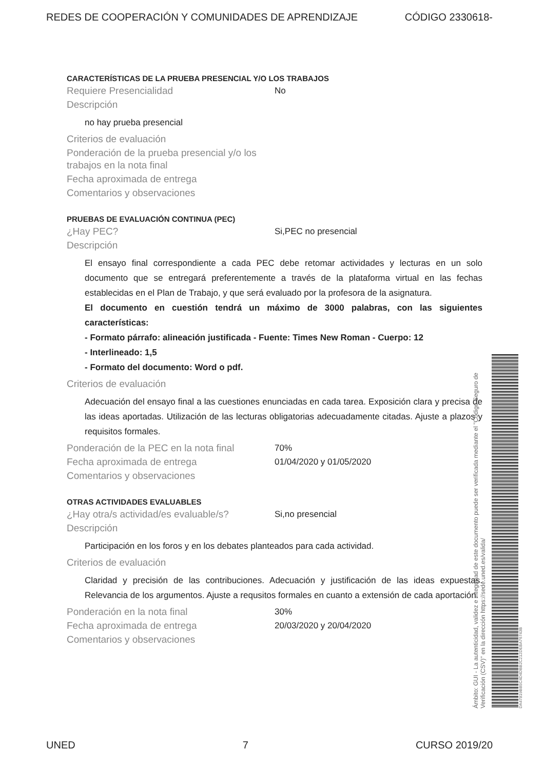REDES DE COOPERACIÓN Y COMUNIDADES DE APRENDIZAJE CÓDIGO 2330618-
CARACTERÍSTICAS DE LA PRUEBA PRESENCIAL Y/O LOS TRABAJOS
Requiere Presencialidad No
Descripción
no hay prueba presencial
Criterios de evaluación
Ponderación de la prueba presencial y/o los trabajos en la nota final
Fecha aproximada de entrega
Comentarios y observaciones
PRUEBAS DE EVALUACIÓN CONTINUA (PEC)
¿Hay PEC? Si,PEC no presencial
Descripción
El ensayo final correspondiente a cada PEC debe retomar actividades y lecturas en un solo documento que se entregará preferentemente a través de la plataforma virtual en las fechas establecidas en el Plan de Trabajo, y que será evaluado por la profesora de la asignatura.
El documento en cuestión tendrá un máximo de 3000 palabras, con las siguientes características:
- Formato párrafo: alineación justificada - Fuente: Times New Roman - Cuerpo: 12
- Interlineado: 1,5
- Formato del documento: Word o pdf.
Criterios de evaluación
Adecuación del ensayo final a las cuestiones enunciadas en cada tarea. Exposición clara y precisa de las ideas aportadas. Utilización de las lecturas obligatorias adecuadamente citadas. Ajuste a plazos y requisitos formales.
Ponderación de la PEC en la nota final 70%
Fecha aproximada de entrega 01/04/2020 y 01/05/2020
Comentarios y observaciones
OTRAS ACTIVIDADES EVALUABLES
¿Hay otra/s actividad/es evaluable/s? Si,no presencial
Descripción
Participación en los foros y en los debates planteados para cada actividad.
Criterios de evaluación
Claridad y precisión de las contribuciones. Adecuación y justificación de las ideas expuestas. Relevancia de los argumentos. Ajuste a requsitos formales en cuanto a extensión de cada aportación.
Ponderación en la nota final 30%
Fecha aproximada de entrega 20/03/2020 y 20/04/2020
Comentarios y observaciones
Ámbito: GUI - La autenticidad, validez e integridad de este documento puede ser verificada mediante el "Código Seguro de Verificación (CSV)" en la dirección https://sede.uned.es/valida/
DA47819BB5C4D4DBB2C212DEBA76743B
UNED 7 CURSO 2019/20